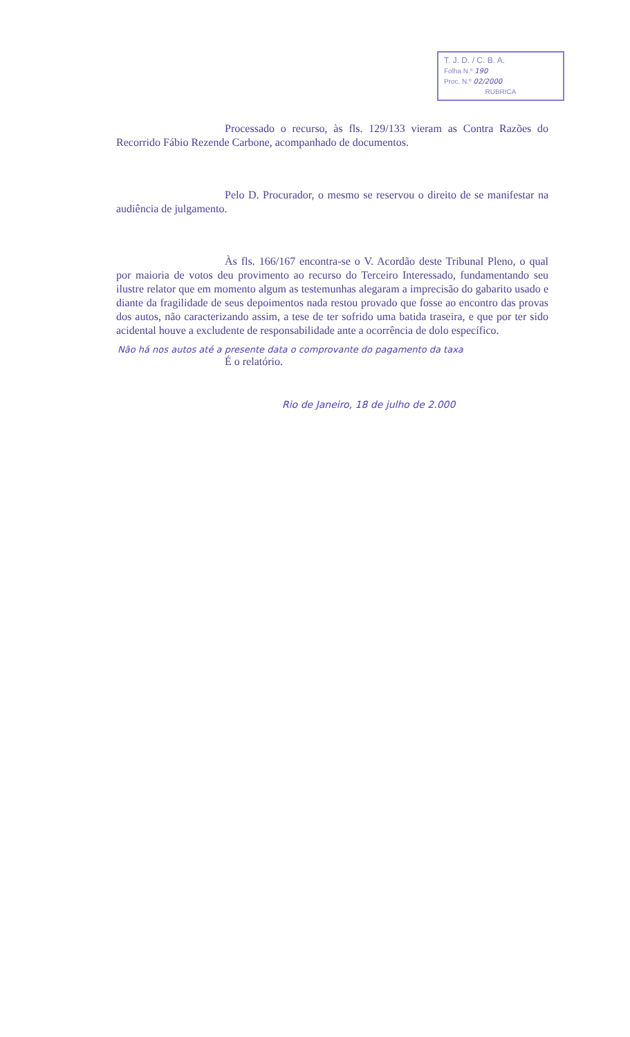T. J. D. / C. B. A.
Folha N.º 190
Proc. N.º 02/2000
RUBRICA
Processado o recurso, às fls. 129/133 vieram as Contra Razões do Recorrido Fábio Rezende Carbone, acompanhado de documentos.
Pelo D. Procurador, o mesmo se reservou o direito de se manifestar na audiência de julgamento.
Às fls. 166/167 encontra-se o V. Acordão deste Tribunal Pleno, o qual por maioria de votos deu provimento ao recurso do Terceiro Interessado, fundamentando seu ilustre relator que em momento algum as testemunhas alegaram a imprecisão do gabarito usado e diante da fragilidade de seus depoimentos nada restou provado que fosse ao encontro das provas dos autos, não caracterizando assim, a tese de ter sofrido uma batida traseira, e que por ter sido acidental houve a excludente de responsabilidade ante a ocorrência de dolo específico.
Não há nos autos até a presente data o comprovante do pagamento da taxa
É o relatório.
Rio de Janeiro, 18 de julho de 2.000